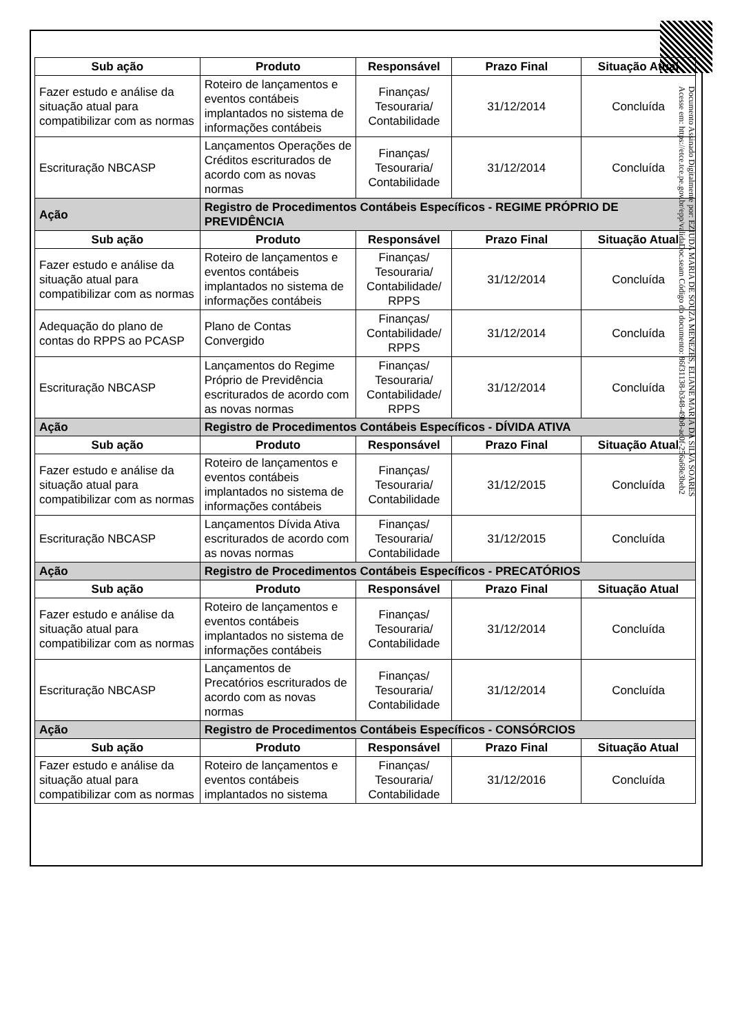| Sub ação | Produto | Responsável | Prazo Final | Situação Atual |
| --- | --- | --- | --- | --- |
| Fazer estudo e análise da situação atual para compatibilizar com as normas | Roteiro de lançamentos e eventos contábeis implantados no sistema de informações contábeis | Finanças/ Tesouraria/ Contabilidade | 31/12/2014 | Concluída |
| Escrituração NBCASP | Lançamentos Operações de Créditos escriturados de acordo com as novas normas | Finanças/ Tesouraria/ Contabilidade | 31/12/2014 | Concluída |
| Ação | Registro de Procedimentos Contábeis Específicos - REGIME PRÓPRIO DE PREVIDÊNCIA | | | |
| Sub ação | Produto | Responsável | Prazo Final | Situação Atual |
| Fazer estudo e análise da situação atual para compatibilizar com as normas | Roteiro de lançamentos e eventos contábeis implantados no sistema de informações contábeis | Finanças/ Tesouraria/ Contabilidade/ RPPS | 31/12/2014 | Concluída |
| Adequação do plano de contas do RPPS ao PCASP | Plano de Contas Convergido | Finanças/ Contabilidade/ RPPS | 31/12/2014 | Concluída |
| Escrituração NBCASP | Lançamentos do Regime Próprio de Previdência escriturados de acordo com as novas normas | Finanças/ Tesouraria/ Contabilidade/ RPPS | 31/12/2014 | Concluída |
| Ação | Registro de Procedimentos Contábeis Específicos - DÍVIDA ATIVA | | | |
| Sub ação | Produto | Responsável | Prazo Final | Situação Atual |
| Fazer estudo e análise da situação atual para compatibilizar com as normas | Roteiro de lançamentos e eventos contábeis implantados no sistema de informações contábeis | Finanças/ Tesouraria/ Contabilidade | 31/12/2015 | Concluída |
| Escrituração NBCASP | Lançamentos Dívida Ativa escriturados de acordo com as novas normas | Finanças/ Tesouraria/ Contabilidade | 31/12/2015 | Concluída |
| Ação | Registro de Procedimentos Contábeis Específicos - PRECATÓRIOS | | | |
| Sub ação | Produto | Responsável | Prazo Final | Situação Atual |
| Fazer estudo e análise da situação atual para compatibilizar com as normas | Roteiro de lançamentos e eventos contábeis implantados no sistema de informações contábeis | Finanças/ Tesouraria/ Contabilidade | 31/12/2014 | Concluída |
| Escrituração NBCASP | Lançamentos de Precatórios escriturados de acordo com as novas normas | Finanças/ Tesouraria/ Contabilidade | 31/12/2014 | Concluída |
| Ação | Registro de Procedimentos Contábeis Específicos - CONSÓRCIOS | | | |
| Sub ação | Produto | Responsável | Prazo Final | Situação Atual |
| Fazer estudo e análise da situação atual para compatibilizar com as normas | Roteiro de lançamentos e eventos contábeis implantados no sistema | Finanças/ Tesouraria/ Contabilidade | 31/12/2016 | Concluída |
Documento Assinado Digitalmente por: EZIUDA MARIA DE SOUZA MENEZES, ELIANE MARIA DA SILVA SOARES
Acesse em: https://etce.tce.pe.gov.br/epp/validaDoc.seam Código do documento: 86f31138-b348-49b8-ac0f-256a68e3beb2